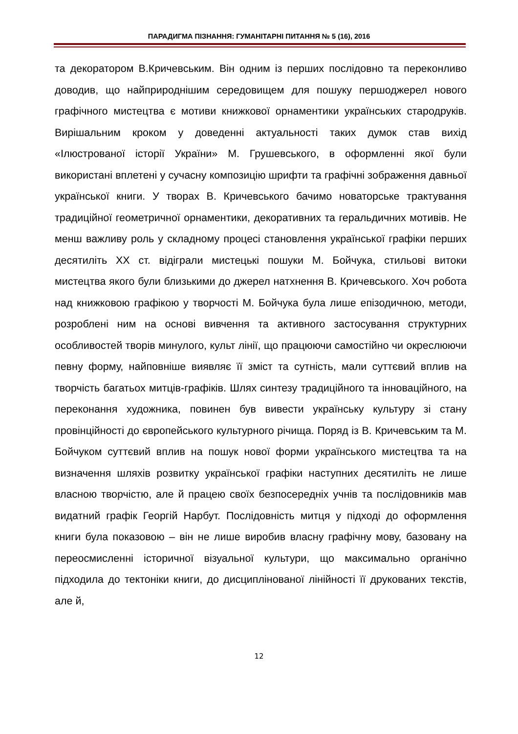ПАРАДИГМА ПІЗНАННЯ: ГУМАНІТАРНІ ПИТАННЯ № 5 (16), 2016
та декоратором В.Кричевським. Він одним із перших послідовно та переконливо доводив, що найприроднішим середовищем для пошуку першоджерел нового графічного мистецтва є мотиви книжкової орнаментики українських стародруків. Вирішальним кроком у доведенні актуальності таких думок став вихід «Ілюстрованої історії України» М. Грушевського, в оформленні якої були використані вплетені у сучасну композицію шрифти та графічні зображення давньої української книги. У творах В. Кричевського бачимо новаторське трактування традиційної геометричної орнаментики, декоративних та геральдичних мотивів. Не менш важливу роль у складному процесі становлення української графіки перших десятиліть XX ст. відіграли мистецькі пошуки М. Бойчука, стильові витоки мистецтва якого були близькими до джерел натхнення В. Кричевського. Хоч робота над книжковою графікою у творчості М. Бойчука була лише епізодичною, методи, розроблені ним на основі вивчення та активного застосування структурних особливостей творів минулого, культ лінії, що працюючи самостійно чи окреслюючи певну форму, найповніше виявляє її зміст та сутність, мали суттєвий вплив на творчість багатьох митців-графіків. Шлях синтезу традиційного та інноваційного, на переконання художника, повинен був вивести українську культуру зі стану провінційності до європейського культурного річища. Поряд із В. Кричевським та М. Бойчуком суттєвий вплив на пошук нової форми українського мистецтва та на визначення шляхів розвитку української графіки наступних десятиліть не лише власною творчістю, але й працею своїх безпосередніх учнів та послідовників мав видатний графік Георгій Нарбут. Послідовність митця у підході до оформлення книги була показовою – він не лише виробив власну графічну мову, базовану на переосмисленні історичної візуальної культури, що максимально органічно підходила до тектоніки книги, до дисциплінованої лінійності її друкованих текстів, але й,
12